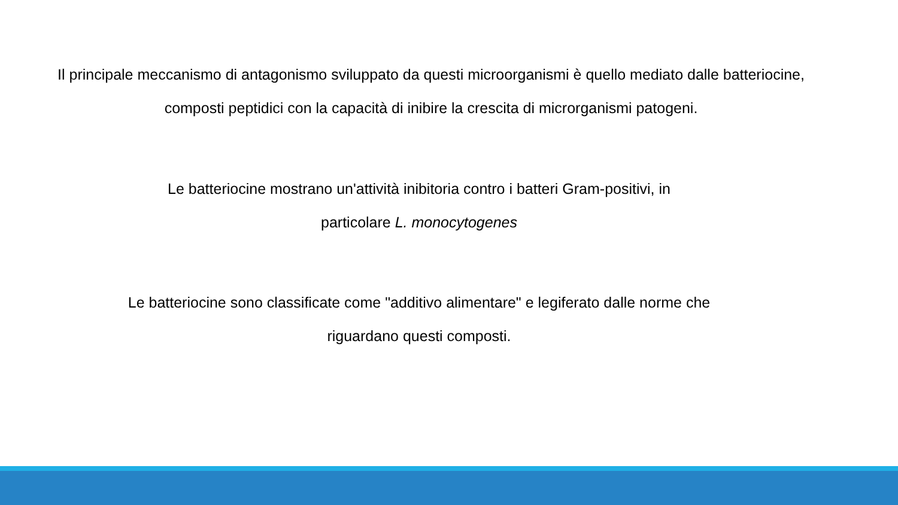Il principale meccanismo di antagonismo sviluppato da questi microorganismi è quello mediato dalle batteriocine, composti peptidici con la capacità di inibire la crescita di microrganismi patogeni.
Le batteriocine mostrano un'attività inibitoria contro i batteri Gram-positivi, in
particolare L. monocytogenes
Le batteriocine sono classificate come "additivo alimentare" e legiferato dalle norme che
riguardano questi composti.